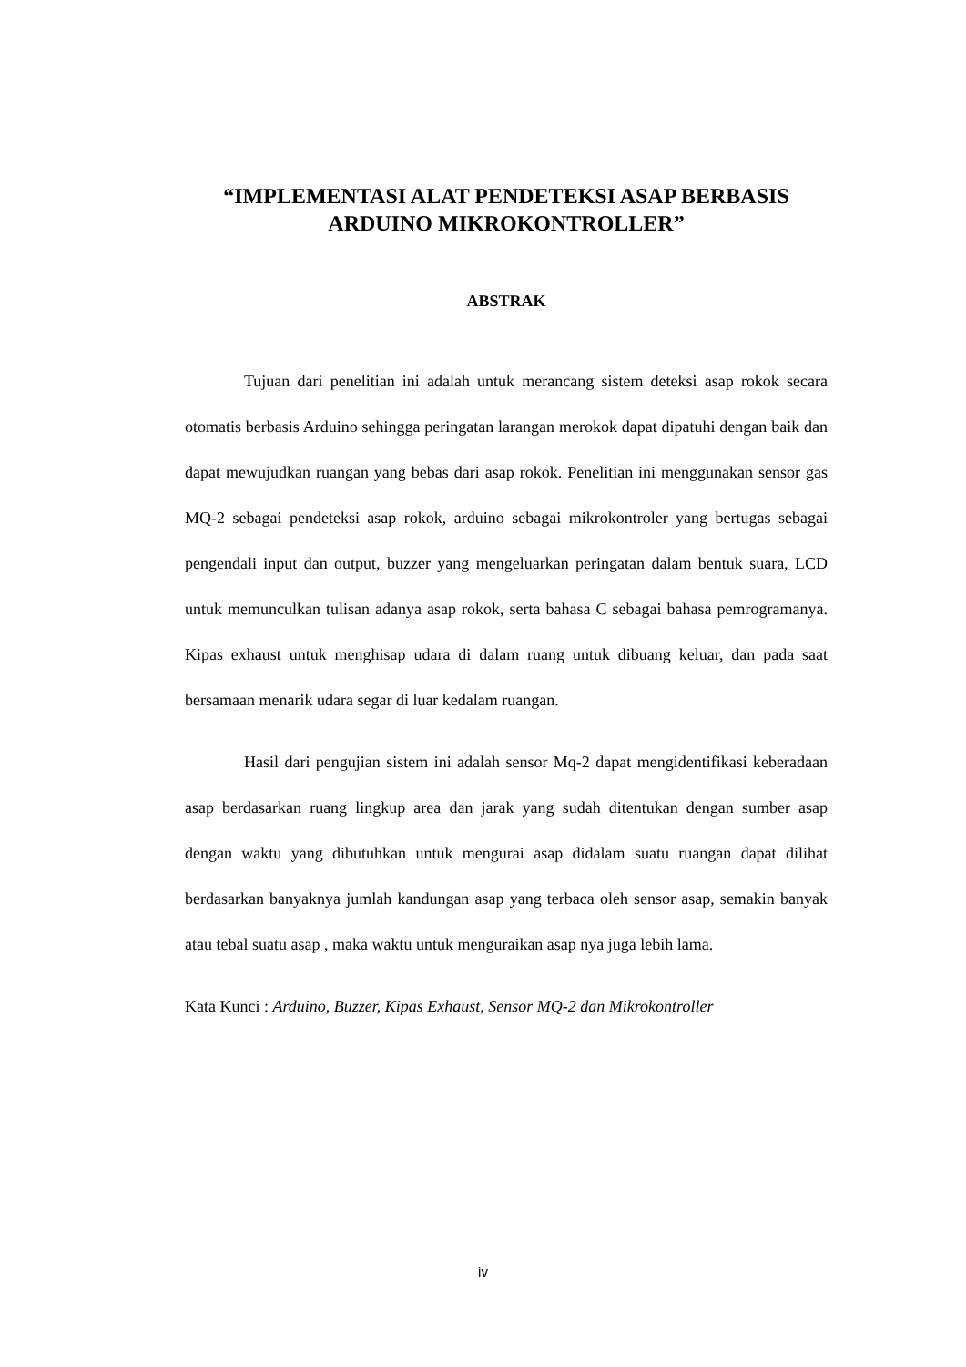“IMPLEMENTASI ALAT PENDETEKSI ASAP BERBASIS ARDUINO MIKROKONTROLLER”
ABSTRAK
Tujuan dari penelitian ini adalah untuk merancang sistem deteksi asap rokok secara otomatis berbasis Arduino sehingga peringatan larangan merokok dapat dipatuhi dengan baik dan dapat mewujudkan ruangan yang bebas dari asap rokok. Penelitian ini menggunakan sensor gas MQ-2 sebagai pendeteksi asap rokok, arduino sebagai mikrokontroler yang bertugas sebagai pengendali input dan output, buzzer yang mengeluarkan peringatan dalam bentuk suara, LCD untuk memunculkan tulisan adanya asap rokok, serta bahasa C sebagai bahasa pemrogramanya. Kipas exhaust untuk menghisap udara di dalam ruang untuk dibuang keluar, dan pada saat bersamaan menarik udara segar di luar kedalam ruangan.
Hasil dari pengujian sistem ini adalah sensor Mq-2 dapat mengidentifikasi keberadaan asap berdasarkan ruang lingkup area dan jarak yang sudah ditentukan dengan sumber asap dengan waktu yang dibutuhkan untuk mengurai asap didalam suatu ruangan dapat dilihat berdasarkan banyaknya jumlah kandungan asap yang terbaca oleh sensor asap, semakin banyak atau tebal suatu asap , maka waktu untuk menguraikan asap nya juga lebih lama.
Kata Kunci : Arduino, Buzzer, Kipas Exhaust, Sensor MQ-2 dan Mikrokontroller
iv